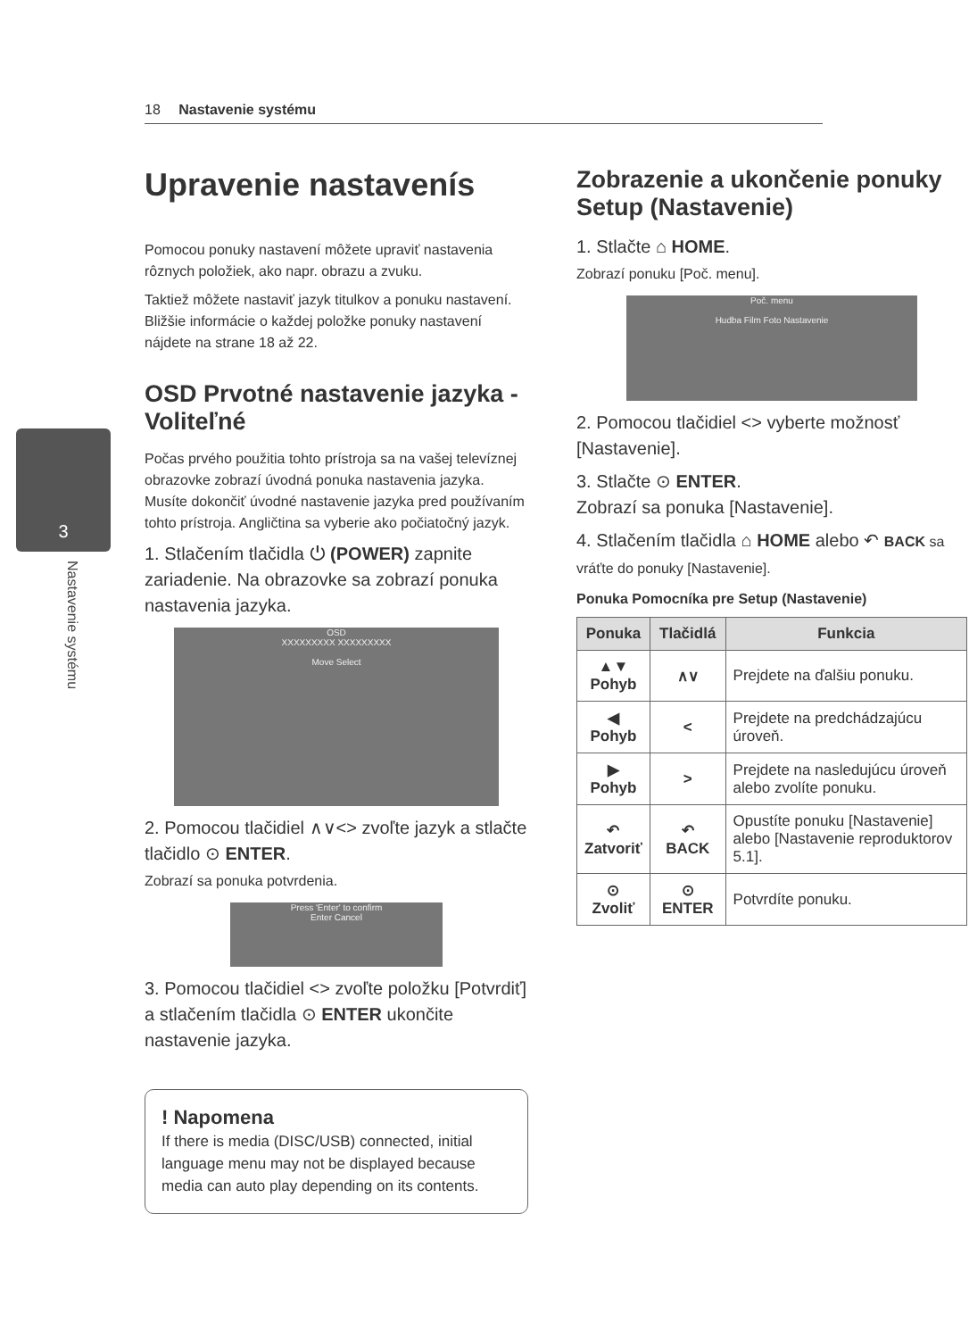18 Nastavenie systému
3
Nastavenie systému
Upravenie nastavenís
Pomocou ponuky nastavení môžete upraviť nastavenia rôznych položiek, ako napr. obrazu a zvuku.
Taktiež môžete nastaviť jazyk titulkov a ponuku nastavení. Bližšie informácie o každej položke ponuky nastavení nájdete na strane 18 až 22.
OSD Prvotné nastavenie jazyka - Voliteľné
Počas prvého použitia tohto prístroja sa na vašej televíznej obrazovke zobrazí úvodná ponuka nastavenia jazyka. Musíte dokončiť úvodné nastavenie jazyka pred používaním tohto prístroja. Angličtina sa vyberie ako počiatočný jazyk.
1. Stlačením tlačidla ⏻ (POWER) zapnite zariadenie. Na obrazovke sa zobrazí ponuka nastavenia jazyka.
OSD
XXXXXXXXX XXXXXXXXX
Move Select
2. Pomocou tlačidiel ∧∨<> zvoľte jazyk a stlačte tlačidlo ⊙ ENTER.
Zobrazí sa ponuka potvrdenia.
Press 'Enter' to confirm
Enter Cancel
3. Pomocou tlačidiel <> zvoľte položku [Potvrdiť] a stlačením tlačidla ⊙ ENTER ukončite nastavenie jazyka.
! Napomena
If there is media (DISC/USB) connected, initial language menu may not be displayed because media can auto play depending on its contents.
Zobrazenie a ukončenie ponuky Setup (Nastavenie)
1. Stlačte ⌂ HOME.
Zobrazí ponuku [Poč. menu].
Poč. menu
Hudba Film Foto Nastavenie
2. Pomocou tlačidiel <> vyberte možnosť [Nastavenie].
3. Stlačte ⊙ ENTER.
Zobrazí sa ponuka [Nastavenie].
4. Stlačením tlačidla ⌂ HOME alebo ↶ BACK sa vráťte do ponuky [Nastavenie].
Ponuka Pomocníka pre Setup (Nastavenie)
| Ponuka | Tlačidlá | Funkcia |
| --- | --- | --- |
| ▲▼ Pohyb | ∧∨ | Prejdete na ďalšiu ponuku. |
| ◀ Pohyb | < | Prejdete na predchádzajúcu úroveň. |
| ▶ Pohyb | > | Prejdete na nasledujúcu úroveň alebo zvolíte ponuku. |
| ↶ Zatvoriť | ↶ BACK | Opustíte ponuku [Nastavenie] alebo [Nastavenie reproduktorov 5.1]. |
| ⊙ Zvoliť | ⊙ ENTER | Potvrdíte ponuku. |